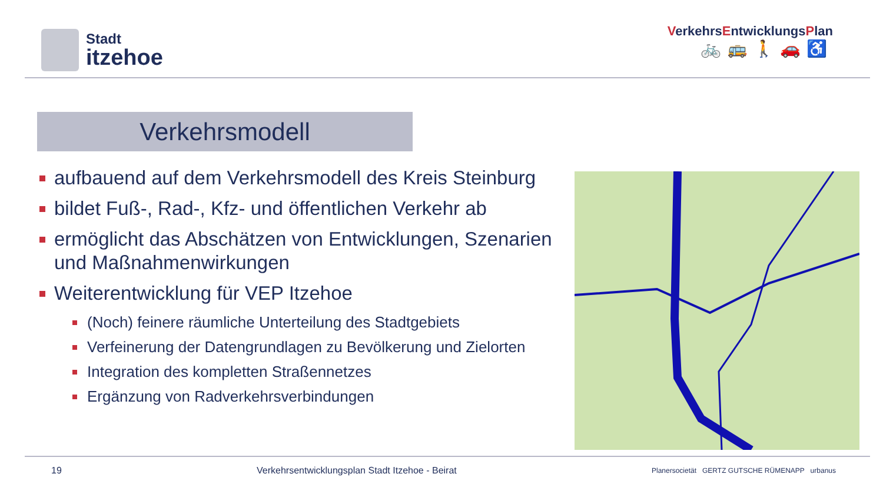Stadt
itzehoe
VerkehrsEntwicklungsPlan
🚲🚌🚶🚗♿
Verkehrsmodell
aufbauend auf dem Verkehrsmodell des Kreis Steinburg
bildet Fuß-, Rad-, Kfz- und öffentlichen Verkehr ab
ermöglicht das Abschätzen von Entwicklungen, Szenarien und Maßnahmenwirkungen
Weiterentwicklung für VEP Itzehoe
(Noch) feinere räumliche Unterteilung des Stadtgebiets
Verfeinerung der Datengrundlagen zu Bevölkerung und Zielorten
Integration des kompletten Straßennetzes
Ergänzung von Radverkehrsverbindungen
19 Verkehrsentwicklungsplan Stadt Itzehoe - Beirat Planersocietät GERTZ GUTSCHE RÜMENAPP urbanus